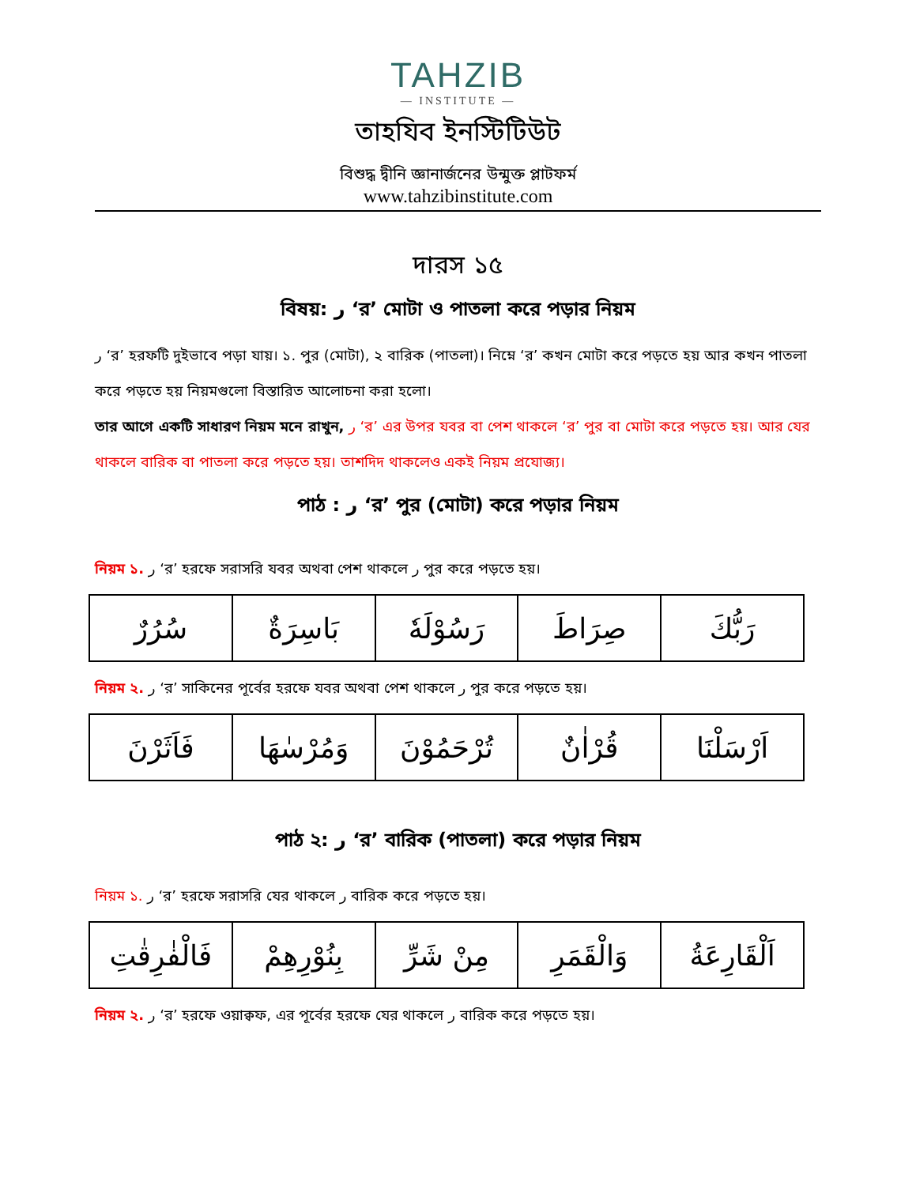TAHZIB
— INSTITUTE —
তাহযিব ইনস্টিটিউট
বিশুদ্ধ দ্বীনি জ্ঞানার্জনের উন্মুক্ত প্লাটফর্ম
www.tahzibinstitute.com
দারস ১৫
বিষয়: ر ‘র’ মোটা ও পাতলা করে পড়ার নিয়ম
ر ‘র’ হরফটি দুইভাবে পড়া যায়। ১. পুর (মোটা), ২ বারিক (পাতলা)। নিম্নে ‘র’ কখন মোটা করে পড়তে হয় আর কখন পাতলা করে পড়তে হয় নিয়মগুলো বিস্তারিত আলোচনা করা হলো।
তার আগে একটি সাধারণ নিয়ম মনে রাখুন, ر ‘র’ এর উপর যবর বা পেশ থাকলে ‘র’ পুর বা মোটা করে পড়তে হয়। আর যের থাকলে বারিক বা পাতলা করে পড়তে হয়। তাশদিদ থাকলেও একই নিয়ম প্রযোজ্য।
পাঠ : ر ‘র’ পুর (মোটা) করে পড়ার নিয়ম
নিয়ম ১. ر ‘র’ হরফে সরাসরি যবর অথবা পেশ থাকলে ر পুর করে পড়তে হয়।
| رَبُّكَ | صِرَاطَ | رَسُوْلَهٗ | بَاسِرَةٌ | سُرُرٌ |
নিয়ম ২. ر ‘র’ সাকিনের পূর্বের হরফে যবর অথবা পেশ থাকলে ر পুর করে পড়তে হয়।
| اَرْسَلْنَا | قُرْاٰنٌ | تُرْحَمُوْنَ | وَمُرْسٰهَا | فَاَثَرْنَ |
পাঠ ২: ر ‘র’ বারিক (পাতলা) করে পড়ার নিয়ম
নিয়ম ১. ر ‘র’ হরফে সরাসরি যের থাকলে ر বারিক করে পড়তে হয়।
| اَلْقَارِعَةُ | وَالْقَمَرِ | مِنْ شَرِّ | بِنُوْرِهِمْ | فَالْفٰرِقٰتِ |
নিয়ম ২. ر ‘র’ হরফে ওয়াক্বফ, এর পূর্বের হরফে যের থাকলে ر বারিক করে পড়তে হয়।